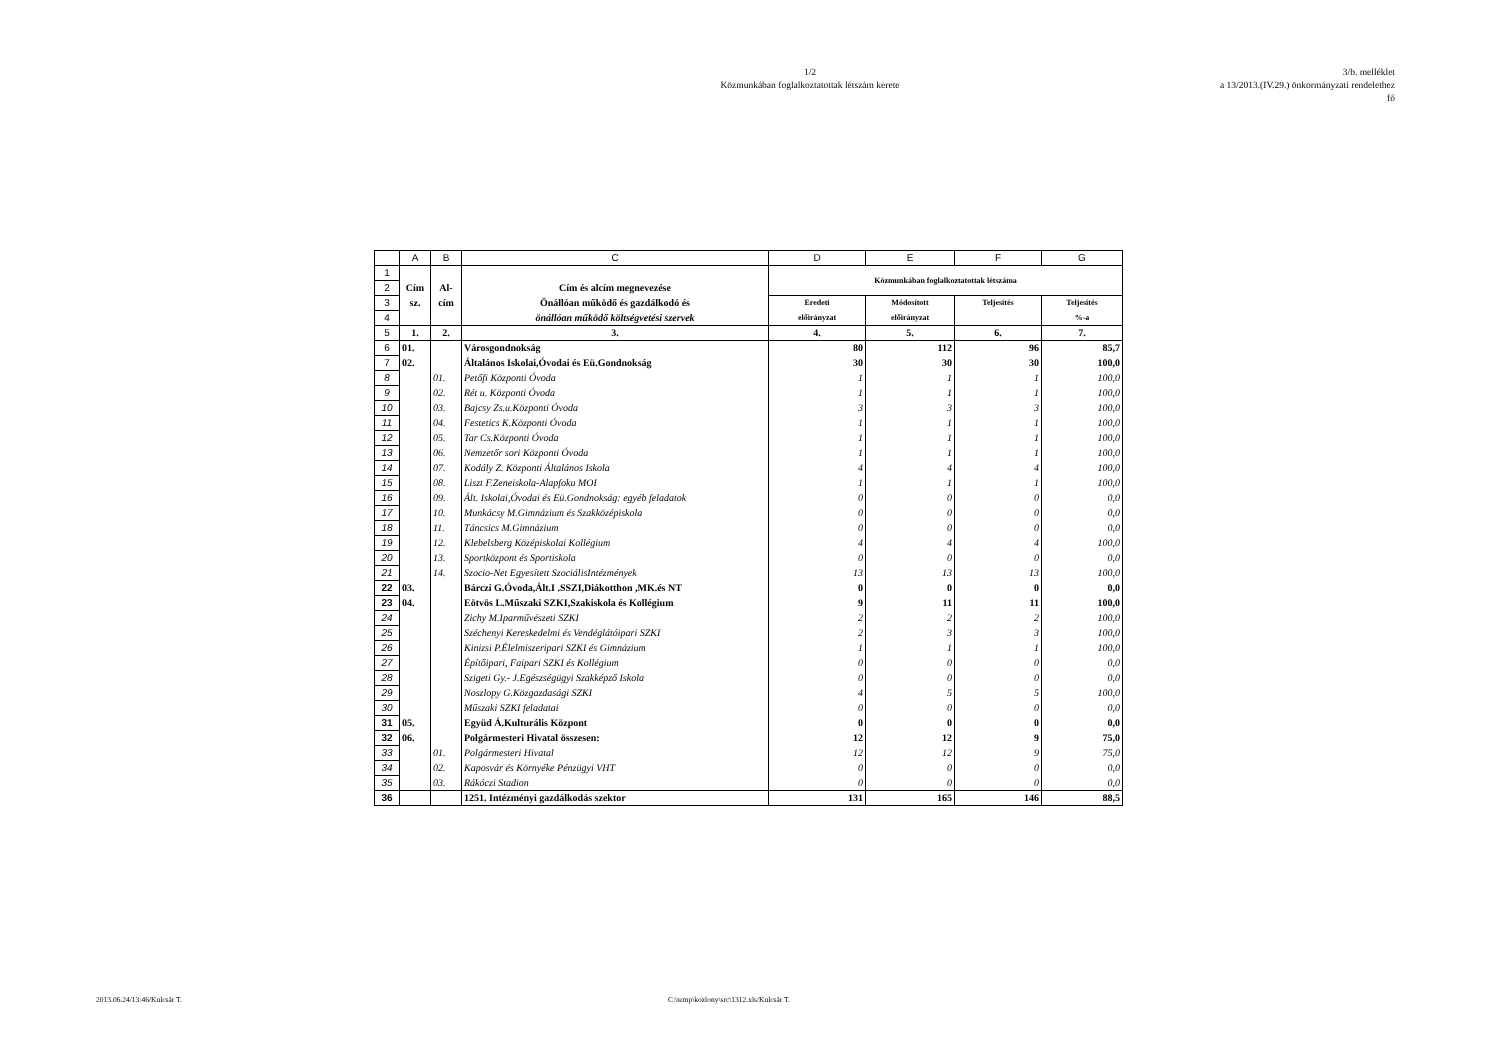1/2
Közmunkában foglalkoztatottak létszám kerete
3/b. melléklet
a 13/2013.(IV.29.) önkormányzati rendelethez
fő
| | A | B | C | D | E | F | G |
| --- | --- | --- | --- | --- | --- | --- | --- |
| 1 | | | | Közmunkában foglalkoztatottak létszáma | | | |
| 2 | Cím | Al- | Cím és alcím megnevezése | | | | |
| 3 | sz. | cím | Önállóan működő és gazdálkodó és | Eredeti | Módosított | Teljesítés | Teljesítés |
| 4 | | | önállóan működő költségvetési szervek | előirányzat | előirányzat | | %-a |
| 5 | 1. | 2. | 3. | 4. | 5. | 6. | 7. |
| 6 | 01. | | Városgondnokság | 80 | 112 | 96 | 85,7 |
| 7 | 02. | | Általános Iskolai,Óvodai és Eü.Gondnokság | 30 | 30 | 30 | 100,0 |
| 8 | | 01. | Petőfi Központi Óvoda | 1 | 1 | 1 | 100,0 |
| 9 | | 02. | Rét u. Központi Óvoda | 1 | 1 | 1 | 100,0 |
| 10 | | 03. | Bajcsy Zs.u.Központi Óvoda | 3 | 3 | 3 | 100,0 |
| 11 | | 04. | Festetics K.Központi Óvoda | 1 | 1 | 1 | 100,0 |
| 12 | | 05. | Tar Cs.Központi Óvoda | 1 | 1 | 1 | 100,0 |
| 13 | | 06. | Nemzetőr sori Központi Óvoda | 1 | 1 | 1 | 100,0 |
| 14 | | 07. | Kodály Z. Központi Általános Iskola | 4 | 4 | 4 | 100,0 |
| 15 | | 08. | Liszt F.Zeneiskola-Alapfoku MOI | 1 | 1 | 1 | 100,0 |
| 16 | | 09. | Ált. Iskolai,Óvodai és Eü.Gondnokság: egyéb feladatok | 0 | 0 | 0 | 0,0 |
| 17 | | 10. | Munkácsy M.Gimnázium és Szakközépiskola | 0 | 0 | 0 | 0,0 |
| 18 | | 11. | Táncsics M.Gimnázium | 0 | 0 | 0 | 0,0 |
| 19 | | 12. | Klebelsberg Középiskolai Kollégium | 4 | 4 | 4 | 100,0 |
| 20 | | 13. | Sportközpont és Sportiskola | 0 | 0 | 0 | 0,0 |
| 21 | | 14. | Szocio-Net Egyesített SzociálisIntézmények | 13 | 13 | 13 | 100,0 |
| 22 | 03. | | Bárczi G.Óvoda,Ált.I .SSZI,Diákotthon ,MK.és NT | 0 | 0 | 0 | 0,0 |
| 23 | 04. | | Eötvös L.Műszaki SZKI,Szakiskola és Kollégium | 9 | 11 | 11 | 100,0 |
| 24 | | | Zichy M.Iparművészeti SZKI | 2 | 2 | 2 | 100,0 |
| 25 | | | Széchenyi Kereskedelmi és Vendéglátóipari SZKI | 2 | 3 | 3 | 100,0 |
| 26 | | | Kinizsi P.Élelmiszeripari SZKI és Gimnázium | 1 | 1 | 1 | 100,0 |
| 27 | | | Építőipari, Faipari SZKI és Kollégium | 0 | 0 | 0 | 0,0 |
| 28 | | | Szigeti Gy.- J.Egészségügyi Szakképző Iskola | 0 | 0 | 0 | 0,0 |
| 29 | | | Noszlopy G.Közgazdasági SZKI | 4 | 5 | 5 | 100,0 |
| 30 | | | Műszaki SZKI feladatai | 0 | 0 | 0 | 0,0 |
| 31 | 05. | | Együd Á.Kulturális Központ | 0 | 0 | 0 | 0,0 |
| 32 | 06. | | Polgármesteri Hivatal összesen: | 12 | 12 | 9 | 75,0 |
| 33 | | 01. | Polgármesteri Hivatal | 12 | 12 | 9 | 75,0 |
| 34 | | 02. | Kaposvár és Környéke Pénzügyi VHT | 0 | 0 | 0 | 0,0 |
| 35 | | 03. | Rákóczi Stadion | 0 | 0 | 0 | 0,0 |
| 36 | | | 1251. Intézményi gazdálkodás szektor | 131 | 165 | 146 | 88,5 |
2013.06.24/13:46/Kulcsár T.
C:\temp\kozlony\src\1312.xls/Kulcsár T.